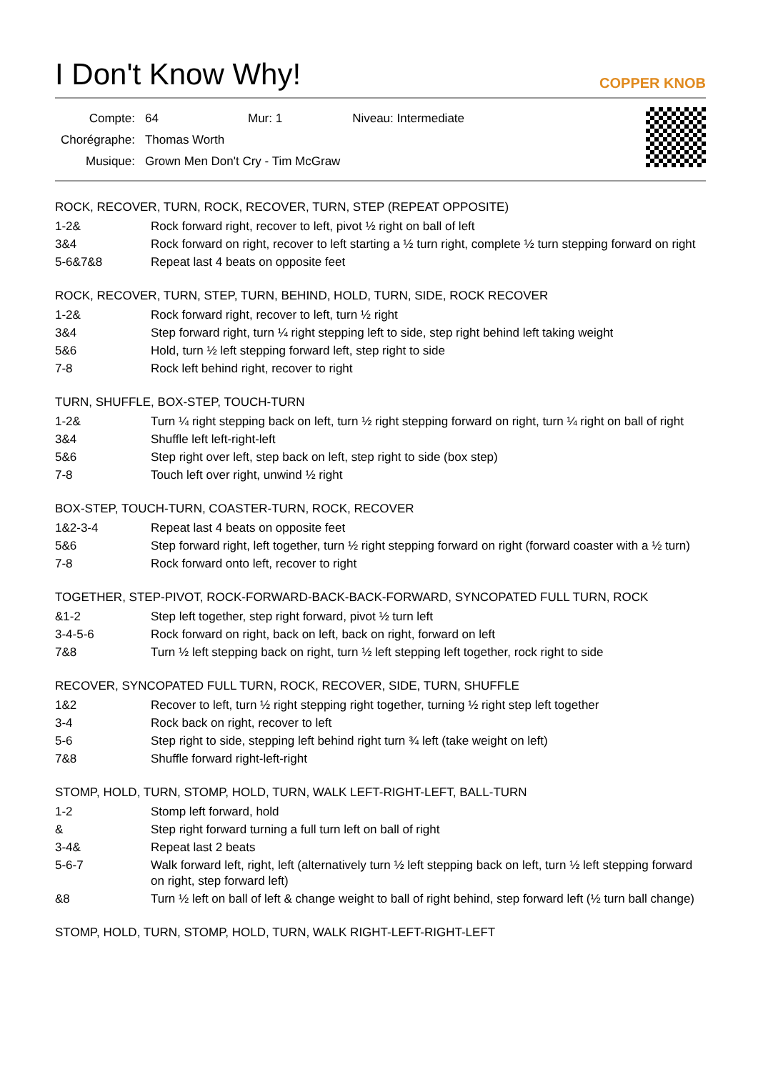I Don't Know Why!
COPPER KNOB
| Compte: | 64 | Mur: 1 | Niveau: Intermediate |
| Chorégraphe: | Thomas Worth | | |
| Musique: | Grown Men Don't Cry - Tim McGraw | | |
ROCK, RECOVER, TURN, ROCK, RECOVER, TURN, STEP (REPEAT OPPOSITE)
1-2& Rock forward right, recover to left, pivot ½ right on ball of left
3&4 Rock forward on right, recover to left starting a ½ turn right, complete ½ turn stepping forward on right
5-6&7&8 Repeat last 4 beats on opposite feet
ROCK, RECOVER, TURN, STEP, TURN, BEHIND, HOLD, TURN, SIDE, ROCK RECOVER
1-2& Rock forward right, recover to left, turn ½ right
3&4 Step forward right, turn ¼ right stepping left to side, step right behind left taking weight
5&6 Hold, turn ½ left stepping forward left, step right to side
7-8 Rock left behind right, recover to right
TURN, SHUFFLE, BOX-STEP, TOUCH-TURN
1-2& Turn ¼ right stepping back on left, turn ½ right stepping forward on right, turn ¼ right on ball of right
3&4 Shuffle left left-right-left
5&6 Step right over left, step back on left, step right to side (box step)
7-8 Touch left over right, unwind ½ right
BOX-STEP, TOUCH-TURN, COASTER-TURN, ROCK, RECOVER
1&2-3-4 Repeat last 4 beats on opposite feet
5&6 Step forward right, left together, turn ½ right stepping forward on right (forward coaster with a ½ turn)
7-8 Rock forward onto left, recover to right
TOGETHER, STEP-PIVOT, ROCK-FORWARD-BACK-BACK-FORWARD, SYNCOPATED FULL TURN, ROCK
&1-2 Step left together, step right forward, pivot ½ turn left
3-4-5-6 Rock forward on right, back on left, back on right, forward on left
7&8 Turn ½ left stepping back on right, turn ½ left stepping left together, rock right to side
RECOVER, SYNCOPATED FULL TURN, ROCK, RECOVER, SIDE, TURN, SHUFFLE
1&2 Recover to left, turn ½ right stepping right together, turning ½ right step left together
3-4 Rock back on right, recover to left
5-6 Step right to side, stepping left behind right turn ¾ left (take weight on left)
7&8 Shuffle forward right-left-right
STOMP, HOLD, TURN, STOMP, HOLD, TURN, WALK LEFT-RIGHT-LEFT, BALL-TURN
1-2 Stomp left forward, hold
& Step right forward turning a full turn left on ball of right
3-4& Repeat last 2 beats
5-6-7 Walk forward left, right, left (alternatively turn ½ left stepping back on left, turn ½ left stepping forward on right, step forward left)
&8 Turn ½ left on ball of left & change weight to ball of right behind, step forward left (½ turn ball change)
STOMP, HOLD, TURN, STOMP, HOLD, TURN, WALK RIGHT-LEFT-RIGHT-LEFT